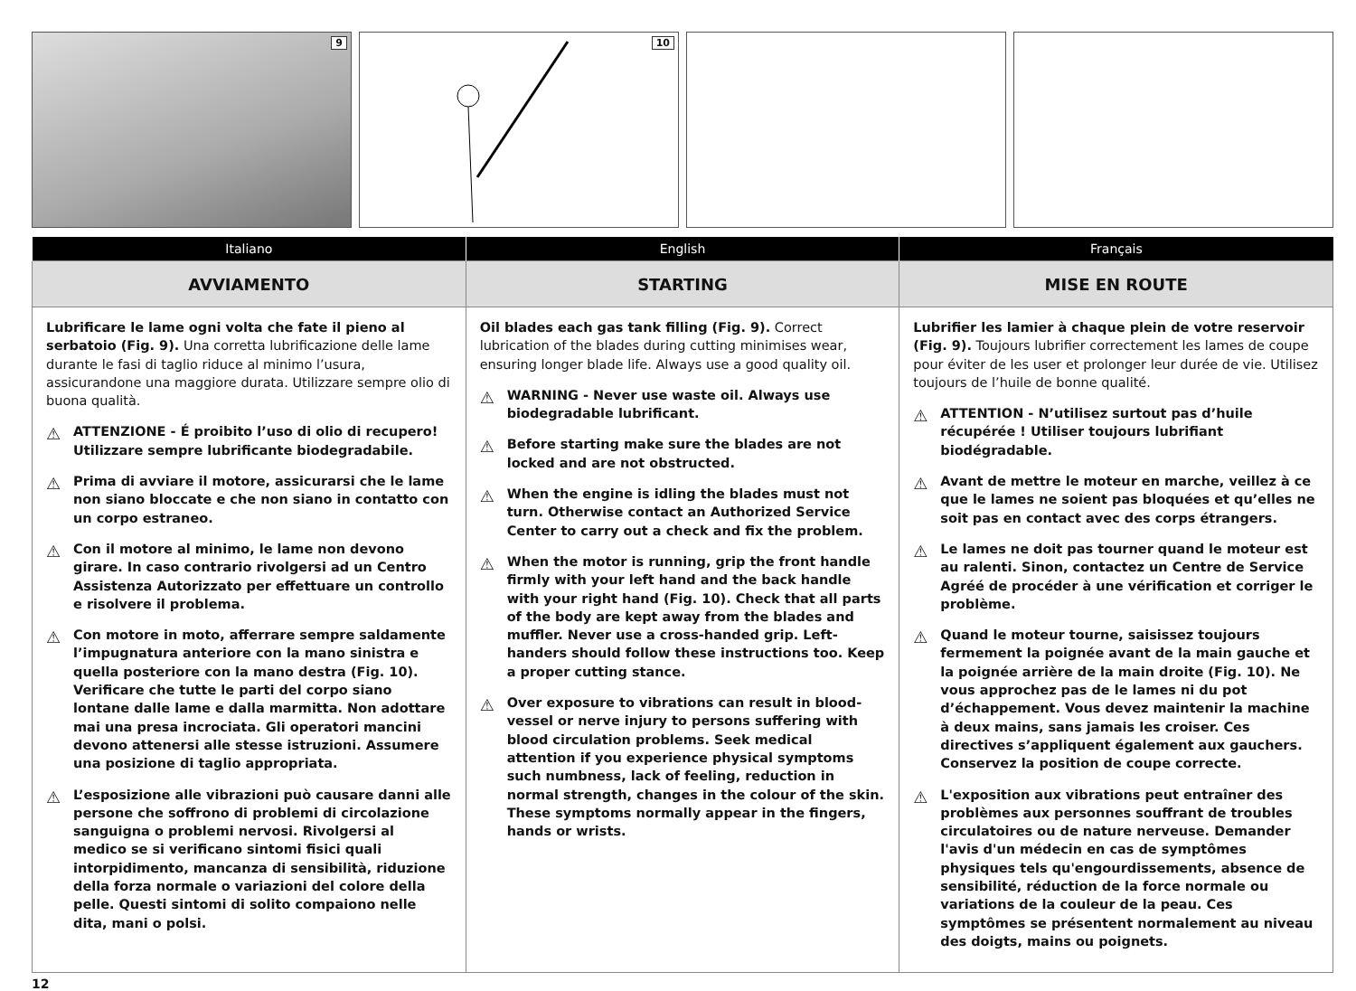9
10
| Italiano | English | Français |
| --- | --- | --- |
| AVVIAMENTO | STARTING | MISE EN ROUTE |
| Lubrificare le lame ogni volta che fate il pieno al serbatoio (Fig. 9). Una corretta lubrificazione delle lame durante le fasi di taglio riduce al minimo l’usura, assicurandone una maggiore durata. Utilizzare sempre olio di buona qualità. ⚠ ATTENZIONE - É proibito l’uso di olio di recupero! Utilizzare sempre lubrificante biodegradabile. ⚠ Prima di avviare il motore, assicurarsi che le lame non siano bloccate e che non siano in contatto con un corpo estraneo. ⚠ Con il motore al minimo, le lame non devono girare. In caso contrario rivolgersi ad un Centro Assistenza Autorizzato per effettuare un controllo e risolvere il problema. ⚠ Con motore in moto, afferrare sempre saldamente l’impugnatura anteriore con la mano sinistra e quella posteriore con la mano destra (Fig. 10). Verificare che tutte le parti del corpo siano lontane dalle lame e dalla marmitta. Non adottare mai una presa incrociata. Gli operatori mancini devono attenersi alle stesse istruzioni. Assumere una posizione di taglio appropriata. ⚠ L’esposizione alle vibrazioni può causare danni alle persone che soffrono di problemi di circolazione sanguigna o problemi nervosi. Rivolgersi al medico se si verificano sintomi fisici quali intorpidimento, mancanza di sensibilità, riduzione della forza normale o variazioni del colore della pelle. Questi sintomi di solito compaiono nelle dita, mani o polsi. | Oil blades each gas tank filling (Fig. 9). Correct lubrication of the blades during cutting minimises wear, ensuring longer blade life. Always use a good quality oil. ⚠ WARNING - Never use waste oil. Always use biodegradable lubrificant. ⚠ Before starting make sure the blades are not locked and are not obstructed. ⚠ When the engine is idling the blades must not turn. Otherwise contact an Authorized Service Center to carry out a check and fix the problem. ⚠ When the motor is running, grip the front handle firmly with your left hand and the back handle with your right hand (Fig. 10). Check that all parts of the body are kept away from the blades and muffler. Never use a cross-handed grip. Left-handers should follow these instructions too. Keep a proper cutting stance. ⚠ Over exposure to vibrations can result in blood-vessel or nerve injury to persons suffering with blood circulation problems. Seek medical attention if you experience physical symptoms such numbness, lack of feeling, reduction in normal strength, changes in the colour of the skin. These symptoms normally appear in the fingers, hands or wrists. | Lubrifier les lamier à chaque plein de votre reservoir (Fig. 9). Toujours lubrifier correctement les lames de coupe pour éviter de les user et prolonger leur durée de vie. Utilisez toujours de l’huile de bonne qualité. ⚠ ATTENTION - N’utilisez surtout pas d’huile récupérée ! Utiliser toujours lubrifiant biodégradable. ⚠ Avant de mettre le moteur en marche, veillez à ce que le lames ne soient pas bloquées et qu’elles ne soit pas en contact avec des corps étrangers. ⚠ Le lames ne doit pas tourner quand le moteur est au ralenti. Sinon, contactez un Centre de Service Agréé de procéder à une vérification et corriger le problème. ⚠ Quand le moteur tourne, saisissez toujours fermement la poignée avant de la main gauche et la poignée arrière de la main droite (Fig. 10). Ne vous approchez pas de le lames ni du pot d’échappement. Vous devez maintenir la machine à deux mains, sans jamais les croiser. Ces directives s’appliquent également aux gauchers. Conservez la position de coupe correcte. ⚠ L'exposition aux vibrations peut entraîner des problèmes aux personnes souffrant de troubles circulatoires ou de nature nerveuse. Demander l'avis d'un médecin en cas de symptômes physiques tels qu'engourdissements, absence de sensibilité, réduction de la force normale ou variations de la couleur de la peau. Ces symptômes se présentent normalement au niveau des doigts, mains ou poignets. |
12